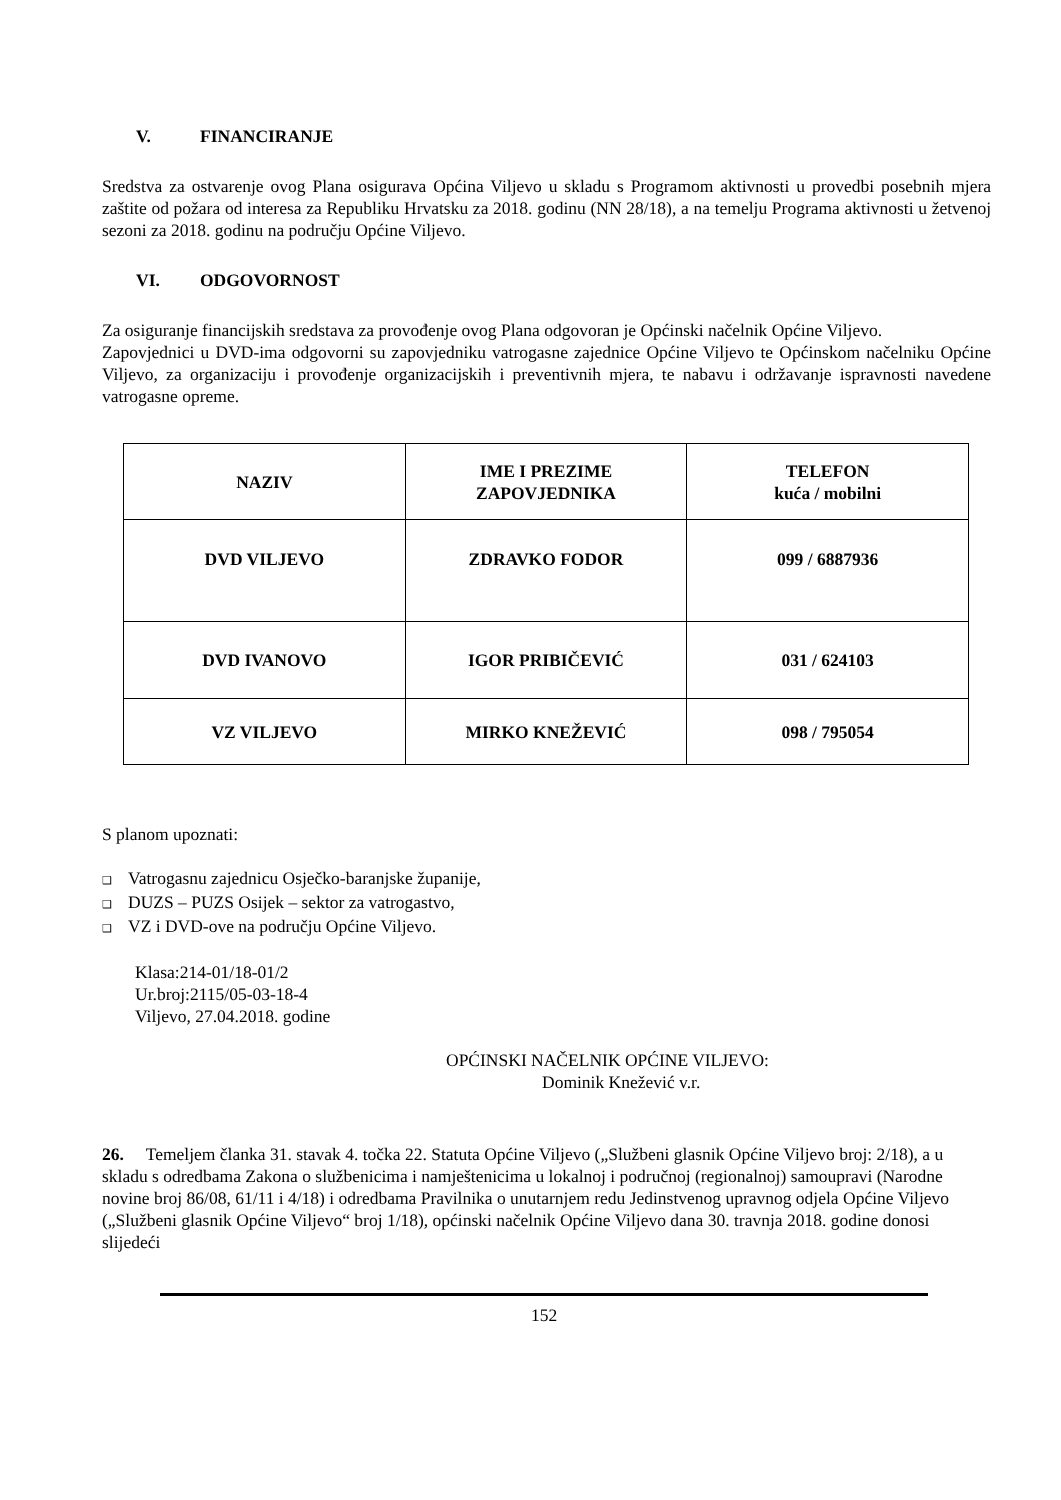V. FINANCIRANJE
Sredstva za ostvarenje ovog Plana osigurava Općina Viljevo u skladu s Programom aktivnosti u provedbi posebnih mjera zaštite od požara od interesa za Republiku Hrvatsku za 2018. godinu (NN 28/18), a na temelju Programa aktivnosti u žetvenoj sezoni za 2018. godinu na području Općine Viljevo.
VI. ODGOVORNOST
Za osiguranje financijskih sredstava za provođenje ovog Plana odgovoran je Općinski načelnik Općine Viljevo.
Zapovjednici u DVD-ima odgovorni su zapovjedniku vatrogasne zajednice Općine Viljevo te Općinskom načelniku Općine Viljevo, za organizaciju i provođenje organizacijskih i preventivnih mjera, te nabavu i održavanje ispravnosti navedene vatrogasne opreme.
| NAZIV | IME I PREZIME ZAPOVJEDNIKA | TELEFON kuća / mobilni |
| --- | --- | --- |
| DVD VILJEVO | ZDRAVKO FODOR | 099 / 6887936 |
| DVD IVANOVO | IGOR PRIBIČEVIĆ | 031 / 624103 |
| VZ VILJEVO | MIRKO KNEŽEVIĆ | 098 / 795054 |
S planom upoznati:
❑ Vatrogasnu zajednicu Osječko-baranjske županije,
❑ DUZS – PUZS Osijek – sektor za vatrogastvo,
❑ VZ i DVD-ove na području Općine Viljevo.
Klasa:214-01/18-01/2
Ur.broj:2115/05-03-18-4
Viljevo, 27.04.2018. godine
OPĆINSKI NAČELNIK OPĆINE VILJEVO:
Dominik Knežević v.r.
26. Temeljem članka 31. stavak 4. točka 22. Statuta Općine Viljevo („Službeni glasnik Općine Viljevo broj: 2/18), a u skladu s odredbama Zakona o službenicima i namještenicima u lokalnoj i područnoj (regionalnoj) samoupravi (Narodne novine broj 86/08, 61/11 i 4/18) i odredbama Pravilnika o unutarnjem redu Jedinstvenog upravnog odjela Općine Viljevo („Službeni glasnik Općine Viljevo“ broj 1/18), općinski načelnik Općine Viljevo dana 30. travnja 2018. godine donosi slijedeći
152